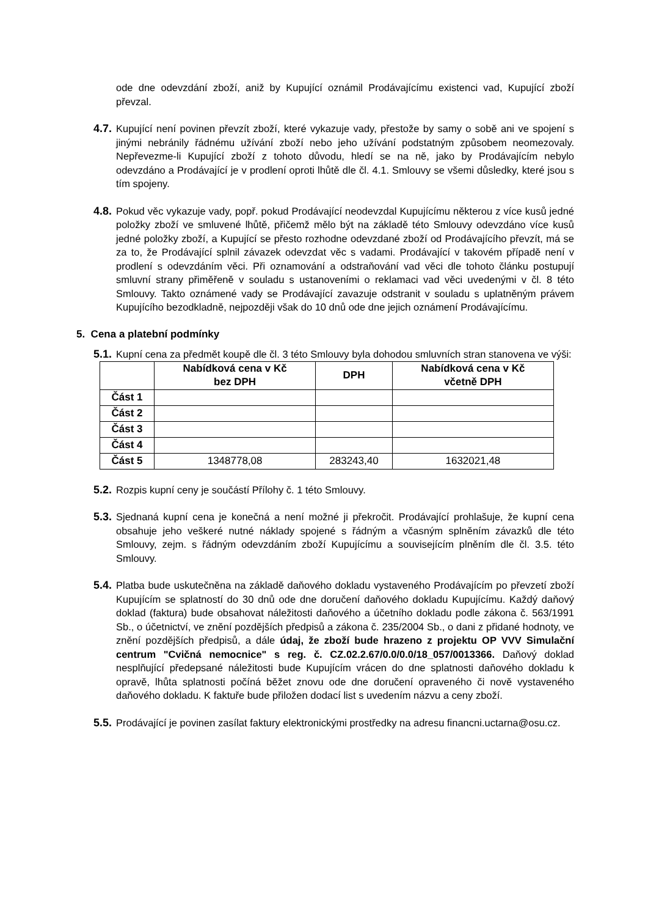ode dne odevzdání zboží, aniž by Kupující oznámil Prodávajícímu existenci vad, Kupující zboží převzal.
4.7.
Kupující není povinen převzít zboží, které vykazuje vady, přestože by samy o sobě ani ve spojení s jinými nebránily řádnému užívání zboží nebo jeho užívání podstatným způsobem neomezovaly. Nepřevezme-li Kupující zboží z tohoto důvodu, hledí se na ně, jako by Prodávajícím nebylo odevzdáno a Prodávající je v prodlení oproti lhůtě dle čl. 4.1. Smlouvy se všemi důsledky, které jsou s tím spojeny.
4.8.
Pokud věc vykazuje vady, popř. pokud Prodávající neodevzdal Kupujícímu některou z více kusů jedné položky zboží ve smluvené lhůtě, přičemž mělo být na základě této Smlouvy odevzdáno více kusů jedné položky zboží, a Kupující se přesto rozhodne odevzdané zboží od Prodávajícího převzít, má se za to, že Prodávající splnil závazek odevzdat věc s vadami. Prodávající v takovém případě není v prodlení s odevzdáním věci. Při oznamování a odstraňování vad věci dle tohoto článku postupují smluvní strany přiměřeně v souladu s ustanoveními o reklamaci vad věci uvedenými v čl. 8 této Smlouvy. Takto oznámené vady se Prodávající zavazuje odstranit v souladu s uplatněným právem Kupujícího bezodkladně, nejpozději však do 10 dnů ode dne jejich oznámení Prodávajícímu.
5. Cena a platební podmínky
5.1.
Kupní cena za předmět koupě dle čl. 3 této Smlouvy byla dohodou smluvních stran stanovena ve výši:
| | Nabídková cena v Kč bez DPH | DPH | Nabídková cena v Kč včetně DPH |
| --- | --- | --- | --- |
| Část 1 | | | |
| Část 2 | | | |
| Část 3 | | | |
| Část 4 | | | |
| Část 5 | 1348778,08 | 283243,40 | 1632021,48 |
5.2.
Rozpis kupní ceny je součástí Přílohy č. 1 této Smlouvy.
5.3.
Sjednaná kupní cena je konečná a není možné ji překročit. Prodávající prohlašuje, že kupní cena obsahuje jeho veškeré nutné náklady spojené s řádným a včasným splněním závazků dle této Smlouvy, zejm. s řádným odevzdáním zboží Kupujícímu a souvisejícím plněním dle čl. 3.5. této Smlouvy.
5.4.
Platba bude uskutečněna na základě daňového dokladu vystaveného Prodávajícím po převzetí zboží Kupujícím se splatností do 30 dnů ode dne doručení daňového dokladu Kupujícímu. Každý daňový doklad (faktura) bude obsahovat náležitosti daňového a účetního dokladu podle zákona č. 563/1991 Sb., o účetnictví, ve znění pozdějších předpisů a zákona č. 235/2004 Sb., o dani z přidané hodnoty, ve znění pozdějších předpisů, a dále údaj, že zboží bude hrazeno z projektu OP VVV Simulační centrum "Cvičná nemocnice" s reg. č. CZ.02.2.67/0.0/0.0/18_057/0013366. Daňový doklad nesplňující předepsané náležitosti bude Kupujícím vrácen do dne splatnosti daňového dokladu k opravě, lhůta splatnosti počíná běžet znovu ode dne doručení opraveného či nově vystaveného daňového dokladu. K faktuře bude přiložen dodací list s uvedením názvu a ceny zboží.
5.5.
Prodávající je povinen zasílat faktury elektronickými prostředky na adresu financni.uctarna@osu.cz.